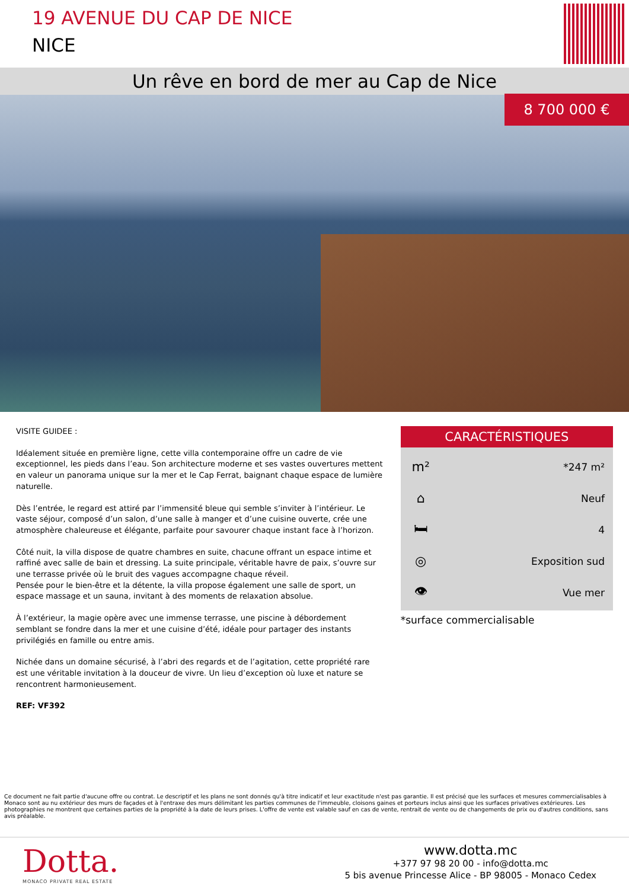19 AVENUE DU CAP DE NICE
NICE
Un rêve en bord de mer au Cap de Nice
8 700 000 €
VISITE GUIDEE :
Idéalement située en première ligne, cette villa contemporaine offre un cadre de vie exceptionnel, les pieds dans l’eau. Son architecture moderne et ses vastes ouvertures mettent en valeur un panorama unique sur la mer et le Cap Ferrat, baignant chaque espace de lumière naturelle.
Dès l’entrée, le regard est attiré par l’immensité bleue qui semble s’inviter à l’intérieur. Le vaste séjour, composé d’un salon, d’une salle à manger et d’une cuisine ouverte, crée une atmosphère chaleureuse et élégante, parfaite pour savourer chaque instant face à l’horizon.
Côté nuit, la villa dispose de quatre chambres en suite, chacune offrant un espace intime et raffiné avec salle de bain et dressing. La suite principale, véritable havre de paix, s’ouvre sur une terrasse privée où le bruit des vagues accompagne chaque réveil.
Pensée pour le bien-être et la détente, la villa propose également une salle de sport, un espace massage et un sauna, invitant à des moments de relaxation absolue.
À l’extérieur, la magie opère avec une immense terrasse, une piscine à débordement semblant se fondre dans la mer et une cuisine d’été, idéale pour partager des instants privilégiés en famille ou entre amis.
Nichée dans un domaine sécurisé, à l’abri des regards et de l’agitation, cette propriété rare est une véritable invitation à la douceur de vivre. Un lieu d’exception où luxe et nature se rencontrent harmonieusement.
REF: VF392
CARACTÉRISTIQUES
m² *247 m²
⌂ Neuf
🛏 4
◎ Exposition sud
👁 Vue mer
*surface commercialisable
Ce document ne fait partie d'aucune offre ou contrat. Le descriptif et les plans ne sont donnés qu'à titre indicatif et leur exactitude n'est pas garantie. Il est précisé que les surfaces et mesures commercialisables à Monaco sont au nu extérieur des murs de façades et à l'entraxe des murs délimitant les parties communes de l'immeuble, cloisons gaines et porteurs inclus ainsi que les surfaces privatives extérieures. Les photographies ne montrent que certaines parties de la propriété à la date de leurs prises. L'offre de vente est valable sauf en cas de vente, rentrait de vente ou de changements de prix ou d'autres conditions, sans avis préalable.
Dotta.
MONACO PRIVATE REAL ESTATE
www.dotta.mc
+377 97 98 20 00 - info@dotta.mc
5 bis avenue Princesse Alice - BP 98005 - Monaco Cedex